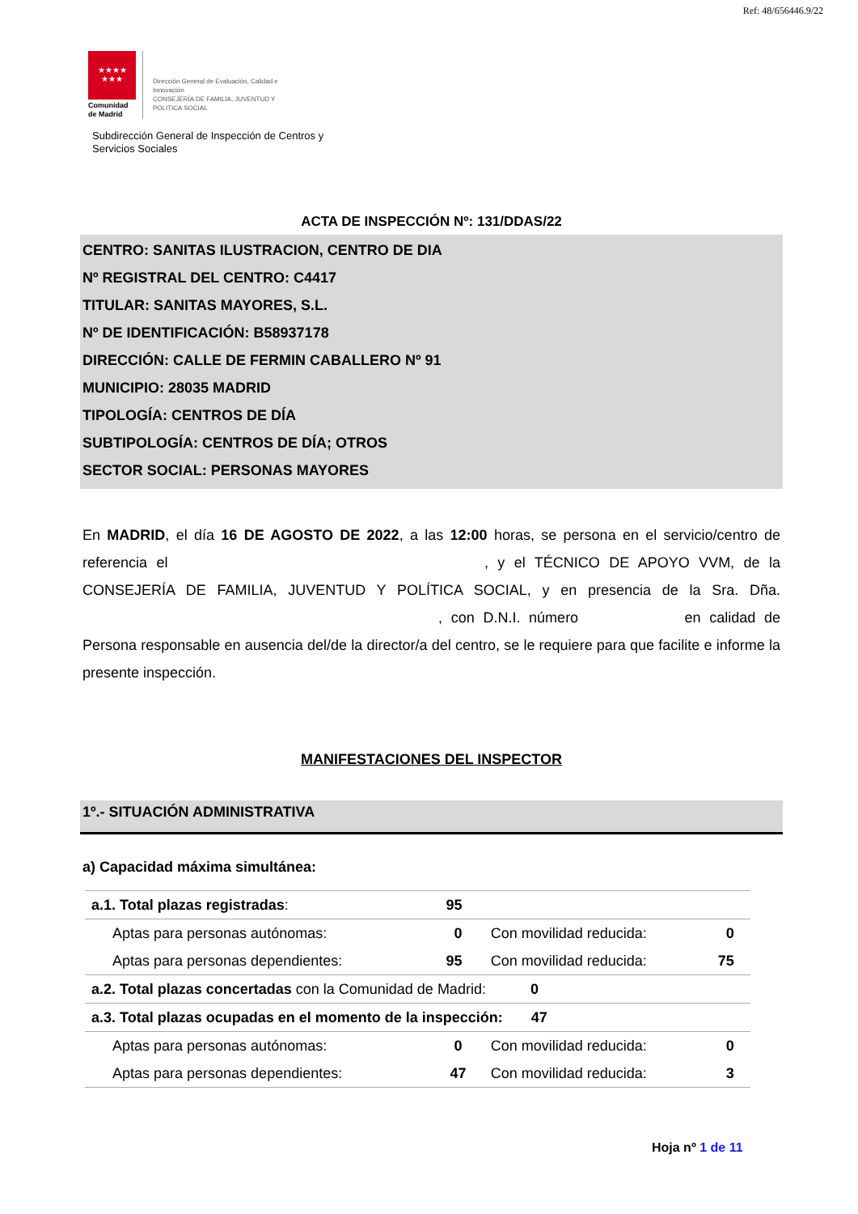Ref: 48/656446.9/22
★★★★
★★★
Comunidad
de Madrid
Dirección General de Evaluación, Calidad e
Innovación
CONSEJERÍA DE FAMILIA, JUVENTUD Y
POLITICA SOCIAL
Subdirección General de Inspección de Centros y
Servicios Sociales
ACTA DE INSPECCIÓN Nº: 131/DDAS/22
CENTRO: SANITAS ILUSTRACION, CENTRO DE DIA
Nº REGISTRAL DEL CENTRO: C4417
TITULAR: SANITAS MAYORES, S.L.
Nº DE IDENTIFICACIÓN: B58937178
DIRECCIÓN: CALLE DE FERMIN CABALLERO Nº 91
MUNICIPIO: 28035 MADRID
TIPOLOGÍA: CENTROS DE DÍA
SUBTIPOLOGÍA: CENTROS DE DÍA; OTROS
SECTOR SOCIAL: PERSONAS MAYORES
En MADRID, el día 16 DE AGOSTO DE 2022, a las 12:00 horas, se persona en el servicio/centro de referencia el , y el TÉCNICO DE APOYO VVM, de la CONSEJERÍA DE FAMILIA, JUVENTUD Y POLÍTICA SOCIAL, y en presencia de la Sra. Dña. , con D.N.I. número en calidad de Persona responsable en ausencia del/de la director/a del centro, se le requiere para que facilite e informe la presente inspección.
MANIFESTACIONES DEL INSPECTOR
1º.- SITUACIÓN ADMINISTRATIVA
a) Capacidad máxima simultánea:
| a.1. Total plazas registradas : | 95 | | |
| Aptas para personas autónomas: | 0 | Con movilidad reducida: | 0 |
| Aptas para personas dependientes: | 95 | Con movilidad reducida: | 75 |
| a.2. Total plazas concertadas con la Comunidad de Madrid: 0 | | | |
| a.3. Total plazas ocupadas en el momento de la inspección: 47 | | | |
| Aptas para personas autónomas: | 0 | Con movilidad reducida: | 0 |
| Aptas para personas dependientes: | 47 | Con movilidad reducida: | 3 |
Hoja nº 1 de 11